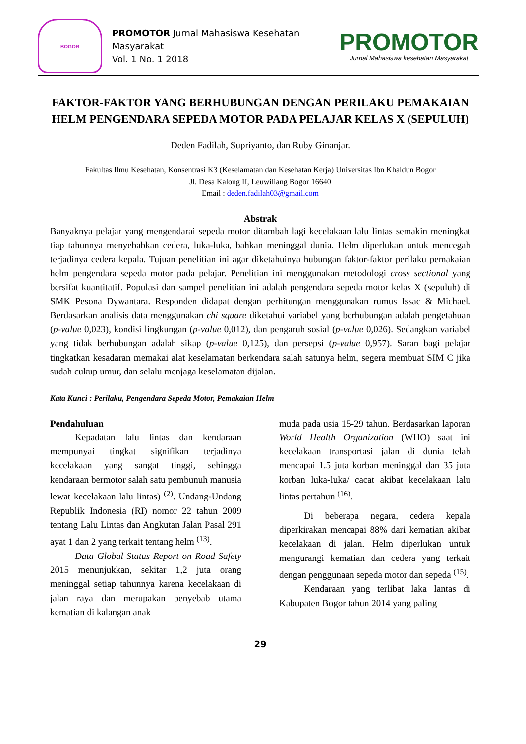BOGOR
PROMOTOR Jurnal Mahasiswa Kesehatan Masyarakat
Vol. 1 No. 1 2018
PROMOTOR
Jurnal Mahasiswa kesehatan Masyarakat
FAKTOR-FAKTOR YANG BERHUBUNGAN DENGAN PERILAKU PEMAKAIAN HELM PENGENDARA SEPEDA MOTOR PADA PELAJAR KELAS X (SEPULUH)
Deden Fadilah, Supriyanto, dan Ruby Ginanjar.
Fakultas Ilmu Kesehatan, Konsentrasi K3 (Keselamatan dan Kesehatan Kerja) Universitas Ibn Khaldun Bogor
Jl. Desa Kalong II, Leuwiliang Bogor 16640
Email : deden.fadilah03@gmail.com
Abstrak
Banyaknya pelajar yang mengendarai sepeda motor ditambah lagi kecelakaan lalu lintas semakin meningkat tiap tahunnya menyebabkan cedera, luka-luka, bahkan meninggal dunia. Helm diperlukan untuk mencegah terjadinya cedera kepala. Tujuan penelitian ini agar diketahuinya hubungan faktor-faktor perilaku pemakaian helm pengendara sepeda motor pada pelajar. Penelitian ini menggunakan metodologi cross sectional yang bersifat kuantitatif. Populasi dan sampel penelitian ini adalah pengendara sepeda motor kelas X (sepuluh) di SMK Pesona Dywantara. Responden didapat dengan perhitungan menggunakan rumus Issac & Michael. Berdasarkan analisis data menggunakan chi square diketahui variabel yang berhubungan adalah pengetahuan (p-value 0,023), kondisi lingkungan (p-value 0,012), dan pengaruh sosial (p-value 0,026). Sedangkan variabel yang tidak berhubungan adalah sikap (p-value 0,125), dan persepsi (p-value 0,957). Saran bagi pelajar tingkatkan kesadaran memakai alat keselamatan berkendara salah satunya helm, segera membuat SIM C jika sudah cukup umur, dan selalu menjaga keselamatan dijalan.
Kata Kunci : Perilaku, Pengendara Sepeda Motor, Pemakaian Helm
Pendahuluan
Kepadatan lalu lintas dan kendaraan mempunyai tingkat signifikan terjadinya kecelakaan yang sangat tinggi, sehingga kendaraan bermotor salah satu pembunuh manusia lewat kecelakaan lalu lintas) <sup>(2)</sup>. Undang-Undang Republik Indonesia (RI) nomor 22 tahun 2009 tentang Lalu Lintas dan Angkutan Jalan Pasal 291 ayat 1 dan 2 yang terkait tentang helm <sup>(13)</sup>.
Data Global Status Report on Road Safety 2015 menunjukkan, sekitar 1,2 juta orang meninggal setiap tahunnya karena kecelakaan di jalan raya dan merupakan penyebab utama kematian di kalangan anak
muda pada usia 15-29 tahun. Berdasarkan laporan World Health Organization (WHO) saat ini kecelakaan transportasi jalan di dunia telah mencapai 1.5 juta korban meninggal dan 35 juta korban luka-luka/ cacat akibat kecelakaan lalu lintas pertahun <sup>(16)</sup>.
Di beberapa negara, cedera kepala diperkirakan mencapai 88% dari kematian akibat kecelakaan di jalan. Helm diperlukan untuk mengurangi kematian dan cedera yang terkait dengan penggunaan sepeda motor dan sepeda <sup>(15)</sup>.
Kendaraan yang terlibat laka lantas di Kabupaten Bogor tahun 2014 yang paling
29